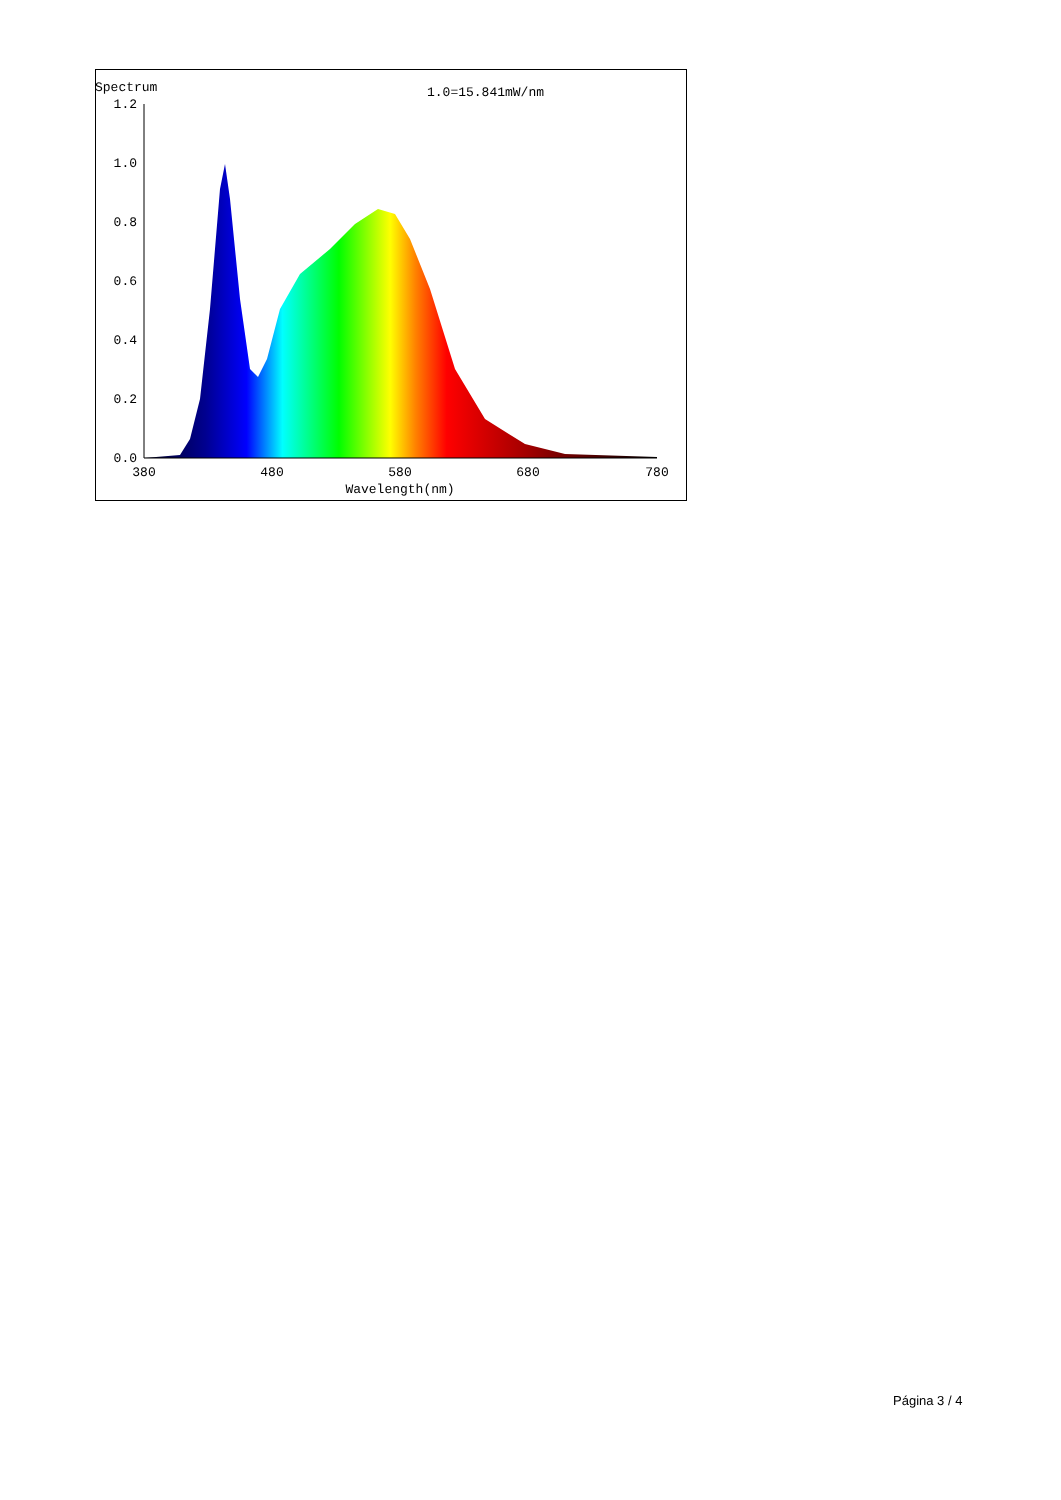Spectrum
1.0=15.841mW/nm
1.2
1.0
0.8
0.6
0.4
0.2
0.0
380
480
580
680
780
Wavelength(nm)
Página 3 / 4